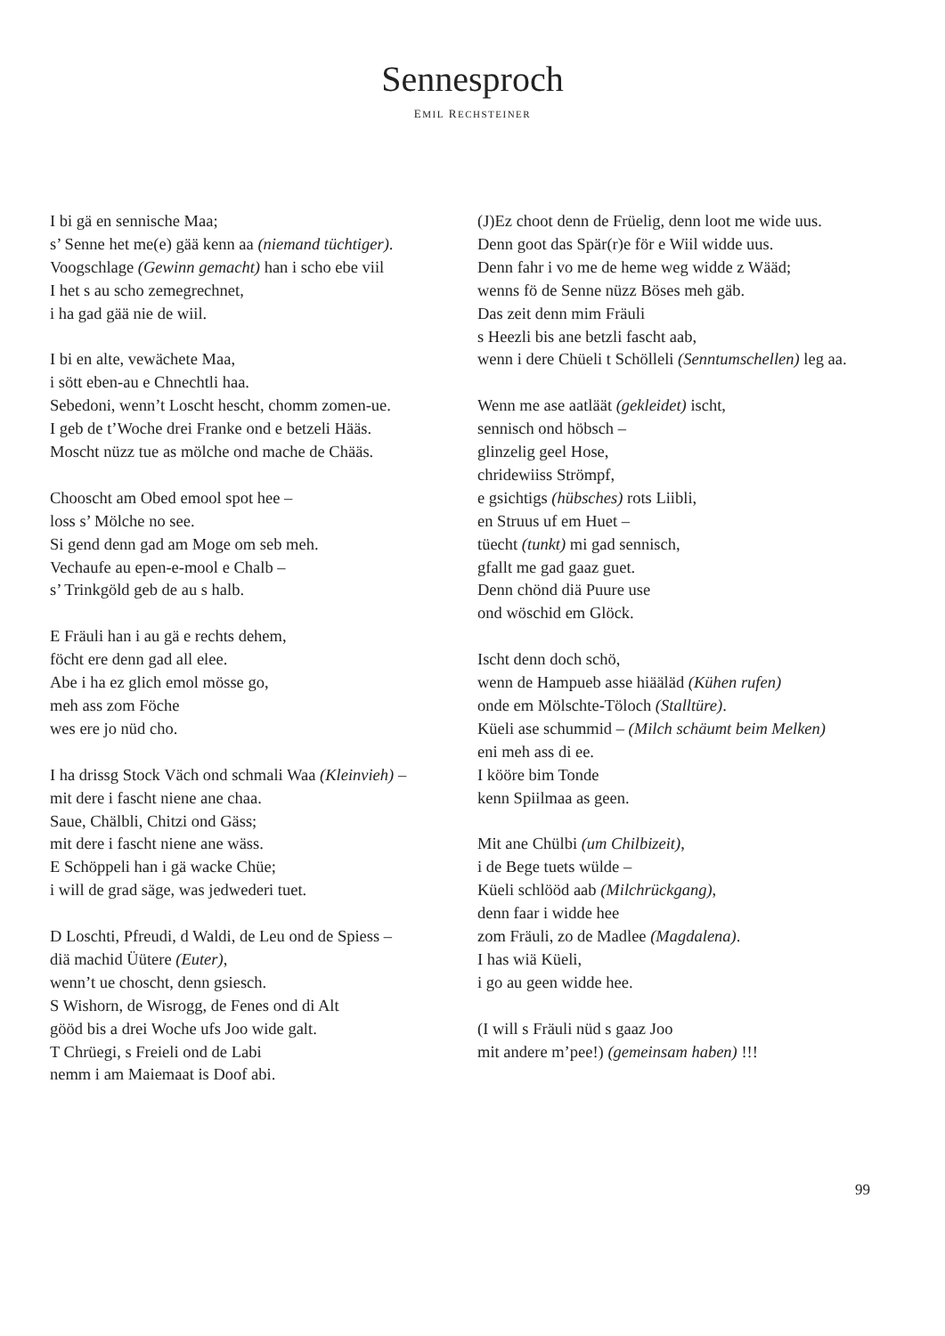Sennesproch
EMIL RECHSTEINER
I bi gä en sennische Maa;
s’ Senne het me(e) gää kenn aa (niemand tüchtiger).
Voogschlage (Gewinn gemacht) han i scho ebe viil
I het s au scho zemegrechnet,
i ha gad gää nie de wiil.
I bi en alte, vewächete Maa,
i sött eben-au e Chnechtli haa.
Sebedoni, wenn’t Loscht hescht, chomm zomen-ue.
I geb de t’Woche drei Franke ond e betzeli Hääs.
Moscht nüzz tue as mölche ond mache de Chääs.
Chooscht am Obed emool spot hee –
loss s’ Mölche no see.
Si gend denn gad am Moge om seb meh.
Vechaufe au epen-e-mool e Chalb –
s’ Trinkgöld geb de au s halb.
E Fräuli han i au gä e rechts dehem,
föcht ere denn gad all elee.
Abe i ha ez glich emol mösse go,
meh ass zom Föche
wes ere jo nüd cho.
I ha drissg Stock Väch ond schmali Waa (Kleinvieh) –
mit dere i fascht niene ane chaa.
Saue, Chälbli, Chitzi ond Gäss;
mit dere i fascht niene ane wäss.
E Schöppeli han i gä wacke Chüe;
i will de grad säge, was jedwederi tuet.
D Loschti, Pfreudi, d Waldi, de Leu ond de Spiess –
diä machid Üütere (Euter),
wenn’t ue choscht, denn gsiesch.
S Wishorn, de Wisrogg, de Fenes ond di Alt
gööd bis a drei Woche ufs Joo wide galt.
T Chrüegi, s Freieli ond de Labi
nemm i am Maiemaat is Doof abi.
(J)Ez choot denn de Früelig, denn loot me wide uus.
Denn goot das Spär(r)e för e Wiil widde uus.
Denn fahr i vo me de heme weg widde z Wääd;
wenns fö de Senne nüzz Böses meh gäb.
Das zeit denn mim Fräuli
s Heezli bis ane betzli fascht aab,
wenn i dere Chüeli t Schölleli (Senntumschellen) leg aa.
Wenn me ase aatläät (gekleidet) ischt,
sennisch ond höbsch –
glinzelig geel Hose,
chridewiiss Strömpf,
e gsichtigs (hübsches) rots Liibli,
en Struus uf em Huet –
tüecht (tunkt) mi gad sennisch,
gfallt me gad gaaz guet.
Denn chönd diä Puure use
ond wöschid em Glöck.
Ischt denn doch schö,
wenn de Hampueb asse hiääläd (Kühen rufen)
onde em Mölschte-Töloch (Stalltüre).
Küeli ase schummid – (Milch schäumt beim Melken)
eni meh ass di ee.
I kööre bim Tonde
kenn Spiilmaa as geen.
Mit ane Chülbi (um Chilbizeit),
i de Bege tuets wülde –
Küeli schlööd aab (Milchrückgang),
denn faar i widde hee
zom Fräuli, zo de Madlee (Magdalena).
I has wiä Küeli,
i go au geen widde hee.
(I will s Fräuli nüd s gaaz Joo
mit andere m’pee!) (gemeinsam haben) !!!
99